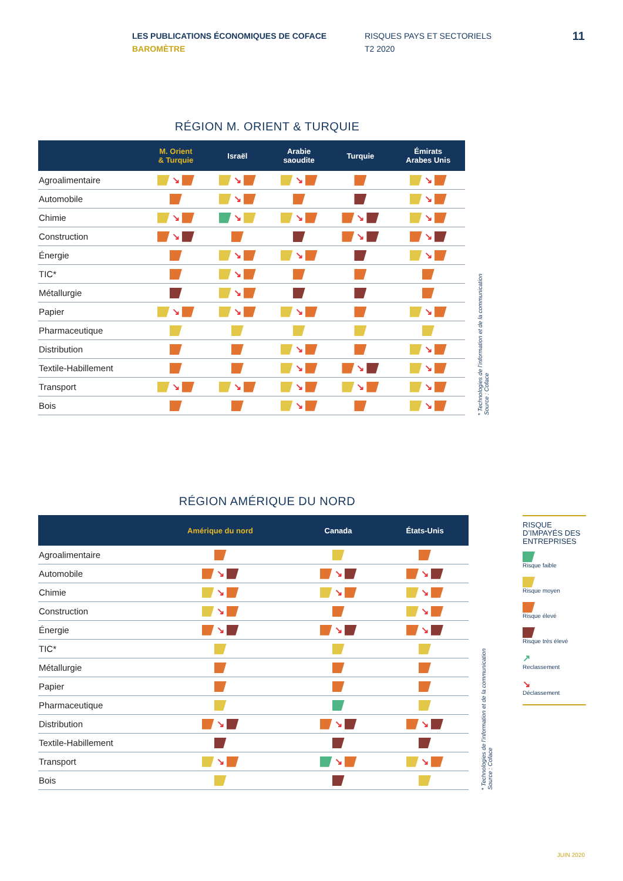LES PUBLICATIONS ÉCONOMIQUES DE COFACE
BAROMÈTRE
RISQUES PAYS ET SECTORIELS
T2 2020
11
RÉGION M. ORIENT & TURQUIE
| | M. Orient & Turquie | Israël | Arabie saoudite | Turquie | Émirats Arabes Unis |
| --- | --- | --- | --- | --- | --- |
| Agroalimentaire | ↘ | ↘ | ↘ | | ↘ |
| Automobile | | ↘ | | | ↘ |
| Chimie | ↘ | ↘ | ↘ | ↘ | ↘ |
| Construction | ↘ | | | ↘ | ↘ |
| Énergie | | ↘ | ↘ | | ↘ |
| TIC* | | ↘ | | | |
| Métallurgie | | ↘ | | | |
| Papier | ↘ | ↘ | ↘ | | ↘ |
| Pharmaceutique | | | | | |
| Distribution | | | ↘ | | ↘ |
| Textile-Habillement | | | ↘ | ↘ | ↘ |
| Transport | ↘ | ↘ | ↘ | ↘ | ↘ |
| Bois | | | ↘ | | ↘ |
* Technologies de l’information et de la communication
Source : Coface
RÉGION AMÉRIQUE DU NORD
| | Amérique du nord | Canada | États-Unis |
| --- | --- | --- | --- |
| Agroalimentaire | | | |
| Automobile | ↘ | ↘ | ↘ |
| Chimie | ↘ | ↘ | ↘ |
| Construction | ↘ | | ↘ |
| Énergie | ↘ | ↘ | ↘ |
| TIC* | | | |
| Métallurgie | | | |
| Papier | | | |
| Pharmaceutique | | | |
| Distribution | ↘ | ↘ | ↘ |
| Textile-Habillement | | | |
| Transport | ↘ | ↘ | ↘ |
| Bois | | | |
* Technologies de l’information et de la communication
Source : Coface
RISQUE D’IMPAYÉS DES ENTREPRISES
Risque faible
Risque moyen
Risque élevé
Risque très élevé
↗
Reclassement
↘
Déclassement
JUIN 2020